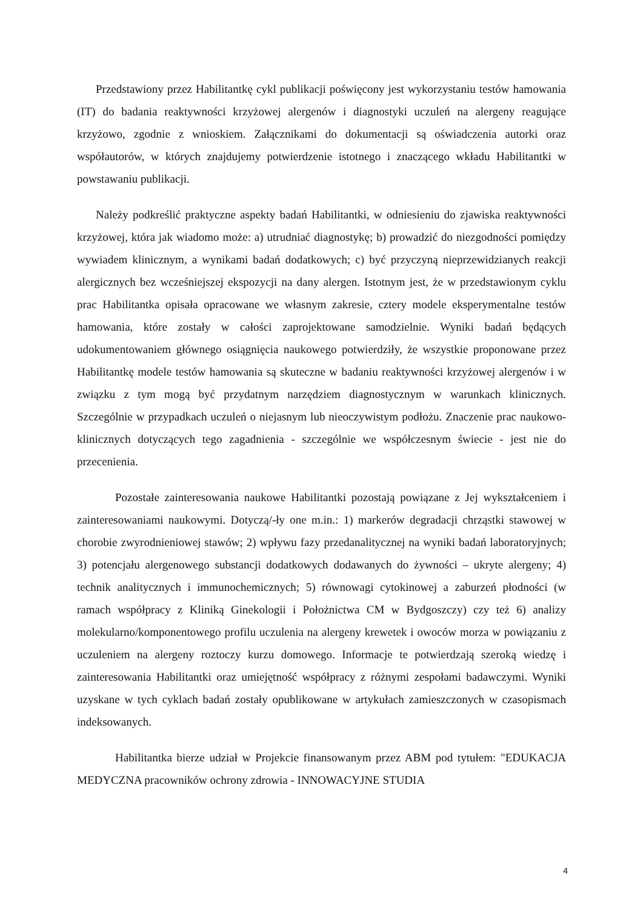Przedstawiony przez Habilitantkę cykl publikacji poświęcony jest wykorzystaniu testów hamowania (IT) do badania reaktywności krzyżowej alergenów i diagnostyki uczuleń na alergeny reagujące krzyżowo, zgodnie z wnioskiem. Załącznikami do dokumentacji są oświadczenia autorki oraz współautorów, w których znajdujemy potwierdzenie istotnego i znaczącego wkładu Habilitantki w powstawaniu publikacji.
Należy podkreślić praktyczne aspekty badań Habilitantki, w odniesieniu do zjawiska reaktywności krzyżowej, która jak wiadomo może: a) utrudniać diagnostykę; b) prowadzić do niezgodności pomiędzy wywiadem klinicznym, a wynikami badań dodatkowych; c) być przyczyną nieprzewidzianych reakcji alergicznych bez wcześniejszej ekspozycji na dany alergen. Istotnym jest, że w przedstawionym cyklu prac Habilitantka opisała opracowane we własnym zakresie, cztery modele eksperymentalne testów hamowania, które zostały w całości zaprojektowane samodzielnie. Wyniki badań będących udokumentowaniem głównego osiągnięcia naukowego potwierdziły, że wszystkie proponowane przez Habilitantkę modele testów hamowania są skuteczne w badaniu reaktywności krzyżowej alergenów i w związku z tym mogą być przydatnym narzędziem diagnostycznym w warunkach klinicznych. Szczególnie w przypadkach uczuleń o niejasnym lub nieoczywistym podłożu. Znaczenie prac naukowo-klinicznych dotyczących tego zagadnienia - szczególnie we współczesnym świecie - jest nie do przecenienia.
Pozostałe zainteresowania naukowe Habilitantki pozostają powiązane z Jej wykształceniem i zainteresowaniami naukowymi. Dotyczą/-ły one m.in.: 1) markerów degradacji chrząstki stawowej w chorobie zwyrodnieniowej stawów; 2) wpływu fazy przedanalitycznej na wyniki badań laboratoryjnych; 3) potencjału alergenowego substancji dodatkowych dodawanych do żywności – ukryte alergeny; 4) technik analitycznych i immunochemicznych; 5) równowagi cytokinowej a zaburzeń płodności (w ramach współpracy z Kliniką Ginekologii i Położnictwa CM w Bydgoszczy) czy też 6) analizy molekularno/komponentowego profilu uczulenia na alergeny krewetek i owoców morza w powiązaniu z uczuleniem na alergeny roztoczy kurzu domowego. Informacje te potwierdzają szeroką wiedzę i zainteresowania Habilitantki oraz umiejętność współpracy z różnymi zespołami badawczymi. Wyniki uzyskane w tych cyklach badań zostały opublikowane w artykułach zamieszczonych w czasopismach indeksowanych.
Habilitantka bierze udział w Projekcie finansowanym przez ABM pod tytułem: "EDUKACJA MEDYCZNA pracowników ochrony zdrowia - INNOWACYJNE STUDIA
4